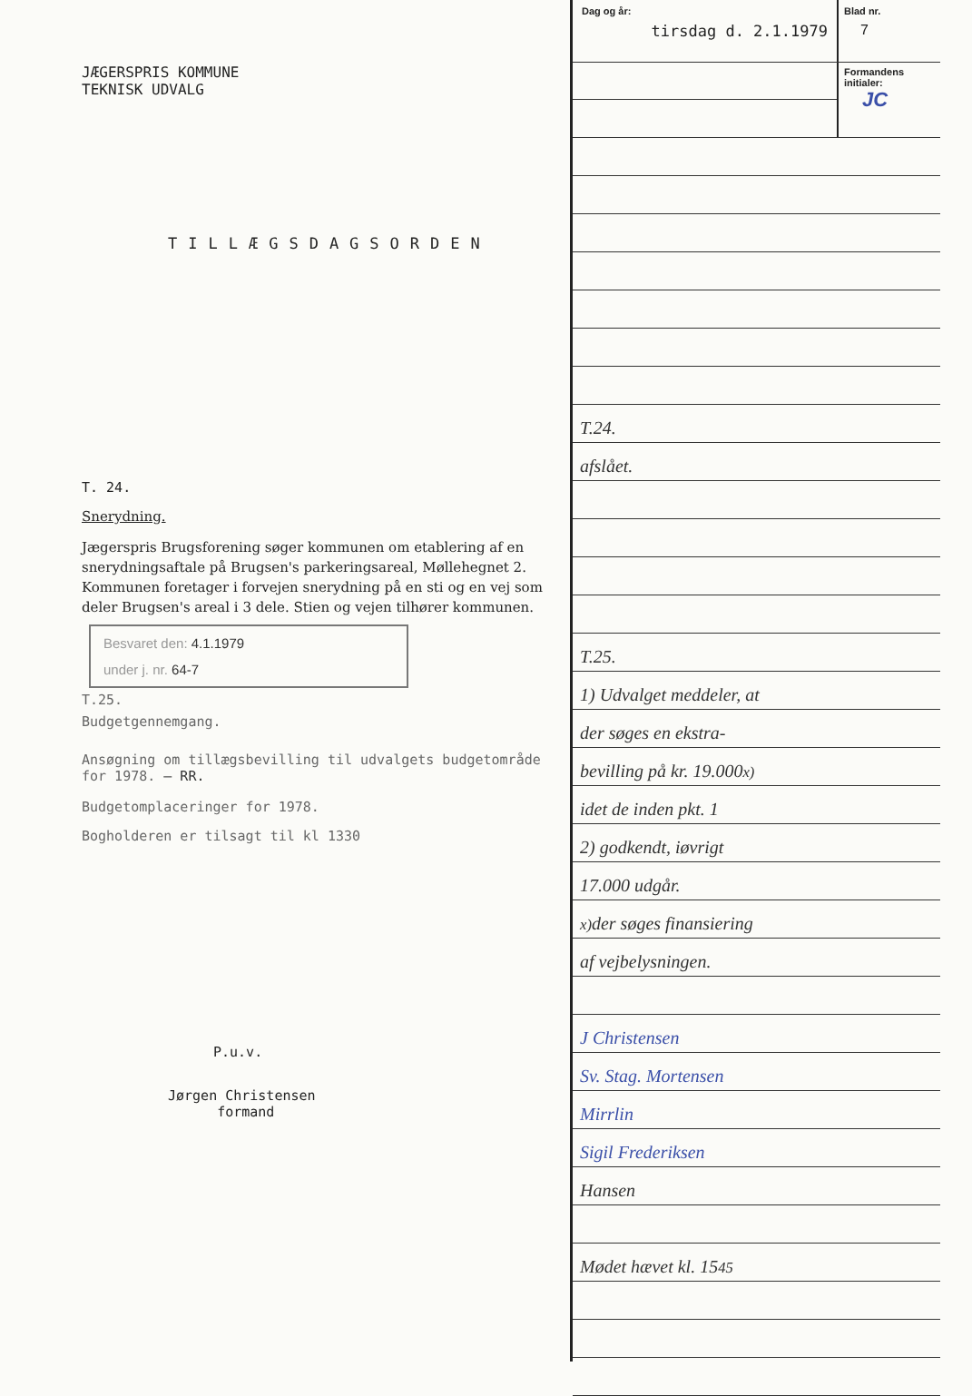JÆGERSPRIS KOMMUNE
TEKNISK UDVALG
TILLÆGSDAGSORDEN
T. 24.
Snerydning.
Jægerspris Brugsforening søger kommunen om etablering af en snerydningsaftale på Brugsen's parkeringsareal, Møllehegnet 2.
Kommunen foretager i forvejen snerydning på en sti og en vej som deler Brugsen's areal i 3 dele. Stien og vejen tilhører kommunen.
Besvaret den: 4.1.1979
under j. nr. 64-7
T.25.
Budgetgennemgang.
Ansøgning om tillægsbevilling til udvalgets budgetområde for 1978. — RR.
Budgetomplaceringer for 1978.
Bogholderen er tilsagt til kl 1330
P.u.v.
Jørgen Christensen
formand
Dag og år:
tirsdag d. 2.1.1979
Blad nr.
7
Formandens initialer:
JC
T.24.
afslået.
T.25.
1) Udvalget meddeler, at
der søges en ekstra-
bevilling på kr. 19.000<sup>x)</sup>
idet de inden pkt. 1
2) godkendt, iøvrigt
17.000 udgår.
<sup>x)</sup> der søges finansiering
af vejbelysningen.
J Christensen
Sv. Stag. Mortensen
Mirrlin
Sigil Frederiksen
Hansen
Mødet hævet kl. 15<sup>45</sup>